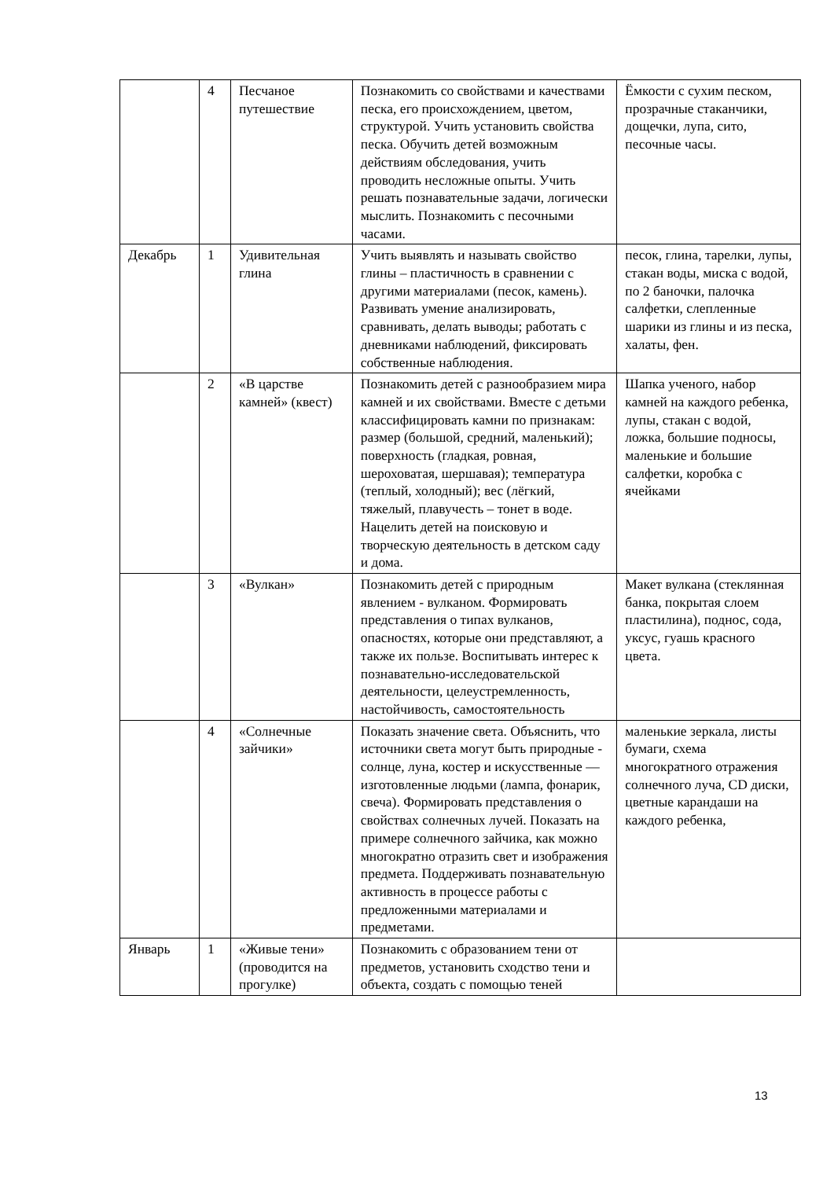| | 4 | Песчаное путешествие | Познакомить со свойствами и качествами песка, его происхождением, цветом, структурой. Учить установить свойства песка. Обучить детей возможным действиям обследования, учить проводить несложные опыты. Учить решать познавательные задачи, логически мыслить. Познакомить с песочными часами. | Ёмкости с сухим песком, прозрачные стаканчики, дощечки, лупа, сито, песочные часы. |
| Декабрь | 1 | Удивительная глина | Учить выявлять и называть свойство глины – пластичность в сравнении с другими материалами (песок, камень). Развивать умение анализировать, сравнивать, делать выводы; работать с дневниками наблюдений, фиксировать собственные наблюдения. | песок, глина, тарелки, лупы, стакан воды, миска с водой, по 2 баночки, палочка салфетки, слепленные шарики из глины и из песка, халаты, фен. |
| | 2 | «В царстве камней» (квест) | Познакомить детей с разнообразием мира камней и их свойствами. Вместе с детьми классифицировать камни по признакам: размер (большой, средний, маленький); поверхность (гладкая, ровная, шероховатая, шершавая); температура (теплый, холодный); вес (лёгкий, тяжелый, плавучесть – тонет в воде. Нацелить детей на поисковую и творческую деятельность в детском саду и дома. | Шапка ученого, набор камней на каждого ребенка, лупы, стакан с водой, ложка, большие подносы, маленькие и большие салфетки, коробка с ячейками |
| | 3 | «Вулкан» | Познакомить детей с природным явлением - вулканом. Формировать представления о типах вулканов, опасностях, которые они представляют, а также их пользе. Воспитывать интерес к познавательно-исследовательской деятельности, целеустремленность, настойчивость, самостоятельность | Макет вулкана (стеклянная банка, покрытая слоем пластилина), поднос, сода, уксус, гуашь красного цвета. |
| | 4 | «Солнечные зайчики» | Показать значение света. Объяснить, что источники света могут быть природные - солнце, луна, костер и искусственные — изготовленные людьми (лампа, фонарик, свеча). Формировать представления о свойствах солнечных лучей. Показать на примере солнечного зайчика, как можно многократно отразить свет и изображения предмета. Поддерживать познавательную активность в процессе работы с предложенными материалами и предметами. | маленькие зеркала, листы бумаги, схема многократного отражения солнечного луча, CD диски, цветные карандаши на каждого ребенка, |
| Январь | 1 | «Живые тени» (проводится на прогулке) | Познакомить с образованием тени от предметов, установить сходство тени и объекта, создать с помощью теней | |
13